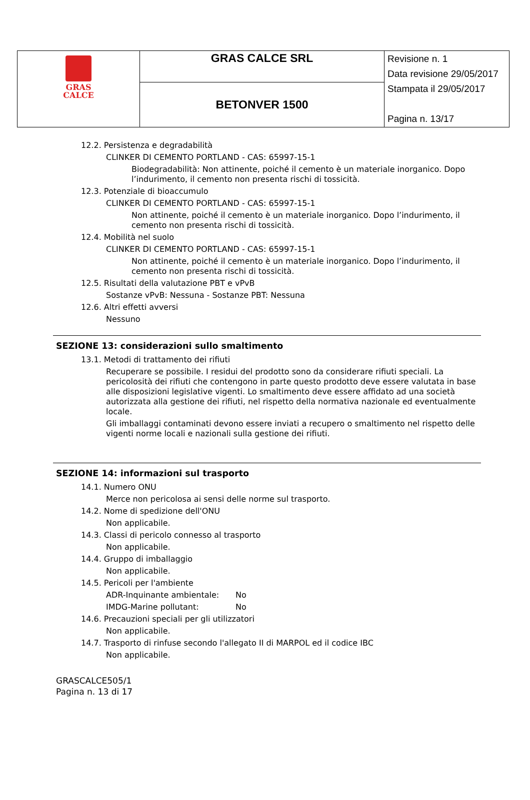| GRAS CALCE | GRAS CALCE SRL | Revisione n. 1 Data revisione 29/05/2017 Stampata il 29/05/2017 Pagina n. 13/17 |
| | BETONVER 1500 | |
12.2. Persistenza e degradabilità
CLINKER DI CEMENTO PORTLAND - CAS: 65997-15-1
Biodegradabilità: Non attinente, poiché il cemento è un materiale inorganico. Dopo l’indurimento, il cemento non presenta rischi di tossicità.
12.3. Potenziale di bioaccumulo
CLINKER DI CEMENTO PORTLAND - CAS: 65997-15-1
Non attinente, poiché il cemento è un materiale inorganico. Dopo l’indurimento, il cemento non presenta rischi di tossicità.
12.4. Mobilità nel suolo
CLINKER DI CEMENTO PORTLAND - CAS: 65997-15-1
Non attinente, poiché il cemento è un materiale inorganico. Dopo l’indurimento, il cemento non presenta rischi di tossicità.
12.5. Risultati della valutazione PBT e vPvB
Sostanze vPvB: Nessuna - Sostanze PBT: Nessuna
12.6. Altri effetti avversi
Nessuno
SEZIONE 13: considerazioni sullo smaltimento
13.1. Metodi di trattamento dei rifiuti
Recuperare se possibile. I residui del prodotto sono da considerare rifiuti speciali. La pericolosità dei rifiuti che contengono in parte questo prodotto deve essere valutata in base alle disposizioni legislative vigenti. Lo smaltimento deve essere affidato ad una società autorizzata alla gestione dei rifiuti, nel rispetto della normativa nazionale ed eventualmente locale.
Gli imballaggi contaminati devono essere inviati a recupero o smaltimento nel rispetto delle vigenti norme locali e nazionali sulla gestione dei rifiuti.
SEZIONE 14: informazioni sul trasporto
14.1. Numero ONU
Merce non pericolosa ai sensi delle norme sul trasporto.
14.2. Nome di spedizione dell'ONU
Non applicabile.
14.3. Classi di pericolo connesso al trasporto
Non applicabile.
14.4. Gruppo di imballaggio
Non applicabile.
14.5. Pericoli per l'ambiente
ADR-Inquinante ambientale: No
IMDG-Marine pollutant: No
14.6. Precauzioni speciali per gli utilizzatori
Non applicabile.
14.7. Trasporto di rinfuse secondo l'allegato II di MARPOL ed il codice IBC
Non applicabile.
GRASCALCE505/1
Pagina n. 13 di 17